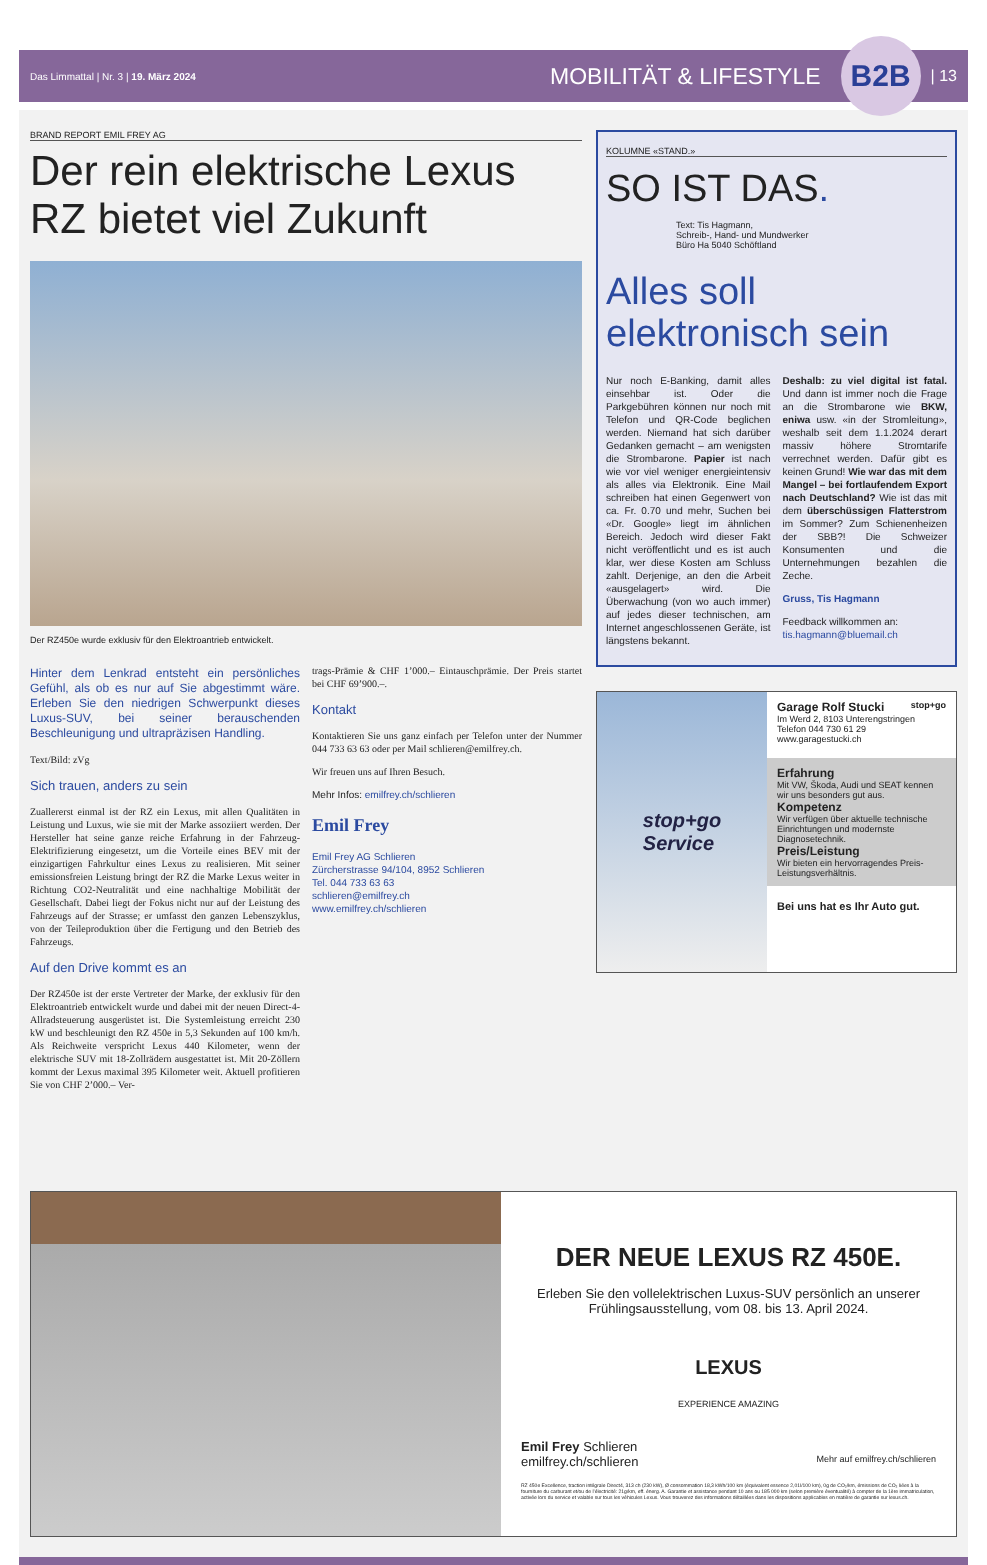Das Limmattal | Nr. 3 | 19. März 2024
MOBILITÄT & LIFESTYLE
B2B
| 13
BRAND REPORT EMIL FREY AG
Der rein elektrische Lexus RZ bietet viel Zukunft
Der RZ450e wurde exklusiv für den Elektroantrieb entwickelt.
Hinter dem Lenkrad entsteht ein persönliches Gefühl, als ob es nur auf Sie abgestimmt wäre. Erleben Sie den niedrigen Schwerpunkt dieses Luxus-SUV, bei seiner berauschenden Beschleunigung und ultrapräzisen Handling.
Text/Bild: zVg
Sich trauen, anders zu sein
Zuallererst einmal ist der RZ ein Lexus, mit allen Qualitäten in Leistung und Luxus, wie sie mit der Marke assoziiert werden. Der Hersteller hat seine ganze reiche Erfahrung in der Fahrzeug-Elektrifizierung eingesetzt, um die Vorteile eines BEV mit der einzigartigen Fahrkultur eines Lexus zu realisieren. Mit seiner emissionsfreien Leistung bringt der RZ die Marke Lexus weiter in Richtung CO2-Neutralität und eine nachhaltige Mobilität der Gesellschaft. Dabei liegt der Fokus nicht nur auf der Leistung des Fahrzeugs auf der Strasse; er umfasst den ganzen Lebenszyklus, von der Teileproduktion über die Fertigung und den Betrieb des Fahrzeugs.
Auf den Drive kommt es an
Der RZ450e ist der erste Vertreter der Marke, der exklusiv für den Elektroantrieb entwickelt wurde und dabei mit der neuen Direct-4-Allradsteuerung ausgerüstet ist. Die Systemleistung erreicht 230 kW und beschleunigt den RZ 450e in 5,3 Sekunden auf 100 km/h. Als Reichweite verspricht Lexus 440 Kilometer, wenn der elektrische SUV mit 18-Zollrädern ausgestattet ist. Mit 20-Zöllern kommt der Lexus maximal 395 Kilometer weit. Aktuell profitieren Sie von CHF 2’000.– Ver-
trags-Prämie & CHF 1’000.– Eintauschprämie. Der Preis startet bei CHF 69’900.–.
Kontakt
Kontaktieren Sie uns ganz einfach per Telefon unter der Nummer 044 733 63 63 oder per Mail schlieren@emilfrey.ch.
Wir freuen uns auf Ihren Besuch.
Mehr Infos: emilfrey.ch/schlieren
Emil Frey
Emil Frey AG Schlieren
Zürcherstrasse 94/104, 8952 Schlieren
Tel. 044 733 63 63
schlieren@emilfrey.ch
www.emilfrey.ch/schlieren
KOLUMNE «STAND.»
SO IST DAS.
Text: Tis Hagmann,
Schreib-, Hand- und Mundwerker
Büro Ha 5040 Schöftland
Alles soll elektronisch sein
Nur noch E-Banking, damit alles einsehbar ist. Oder die Parkgebühren können nur noch mit Telefon und QR-Code beglichen werden. Niemand hat sich darüber Gedanken gemacht – am wenigsten die Strombarone. Papier ist nach wie vor viel weniger energieintensiv als alles via Elektronik. Eine Mail schreiben hat einen Gegenwert von ca. Fr. 0.70 und mehr, Suchen bei «Dr. Google» liegt im ähnlichen Bereich. Jedoch wird dieser Fakt nicht veröffentlicht und es ist auch klar, wer diese Kosten am Schluss zahlt. Derjenige, an den die Arbeit «ausgelagert» wird. Die Überwachung (von wo auch immer) auf jedes dieser technischen, am Internet angeschlossenen Geräte, ist längstens bekannt.
Deshalb: zu viel digital ist fatal. Und dann ist immer noch die Frage an die Strombarone wie BKW, eniwa usw. «in der Stromleitung», weshalb seit dem 1.1.2024 derart massiv höhere Stromtarife verrechnet werden. Dafür gibt es keinen Grund! Wie war das mit dem Mangel – bei fortlaufendem Export nach Deutschland? Wie ist das mit dem überschüssigen Flatterstrom im Sommer? Zum Schienenheizen der SBB?! Die Schweizer Konsumenten und die Unternehmungen bezahlen die Zeche.
Gruss, Tis Hagmann
Feedback willkommen an:
tis.hagmann@bluemail.ch
stop+go
Service
Garage Rolf Stucki stop+go
Im Werd 2, 8103 Unterengstringen
Telefon 044 730 61 29
www.garagestucki.ch
Erfahrung
Mit VW, Škoda, Audi und SEAT kennen wir uns besonders gut aus.
Kompetenz
Wir verfügen über aktuelle technische Einrichtungen und modernste Diagnosetechnik.
Preis/Leistung
Wir bieten ein hervorragendes Preis-Leistungsverhältnis.
Bei uns hat es Ihr Auto gut.
DER NEUE LEXUS RZ 450E.
Erleben Sie den vollelektrischen Luxus-SUV persönlich an unserer Frühlingsausstellung, vom 08. bis 13. April 2024.
LEXUS
EXPERIENCE AMAZING
Emil Frey Schlieren
emilfrey.ch/schlieren Mehr auf emilfrey.ch/schlieren
RZ 450e Excellence, traction intégrale Direct4, 313 ch (230 kW), Ø consommation 18,3 kWh/100 km (équivalent essence 2,01l/100 km), 0g de CO₂/km, émissions de CO₂ liées à la fourniture du carburant et/ou de l’électricité: 21g/km, eff. énerg. A. Garantie et assistance pendant 10 ans ou 185 000 km (selon première éventualité) à compter de la 1ère immatriculation, activée lors du service et valable sur tous les véhicules Lexus. Vous trouverez des informations détaillées dans les dispositions applicables en matière de garantie sur lexus.ch.